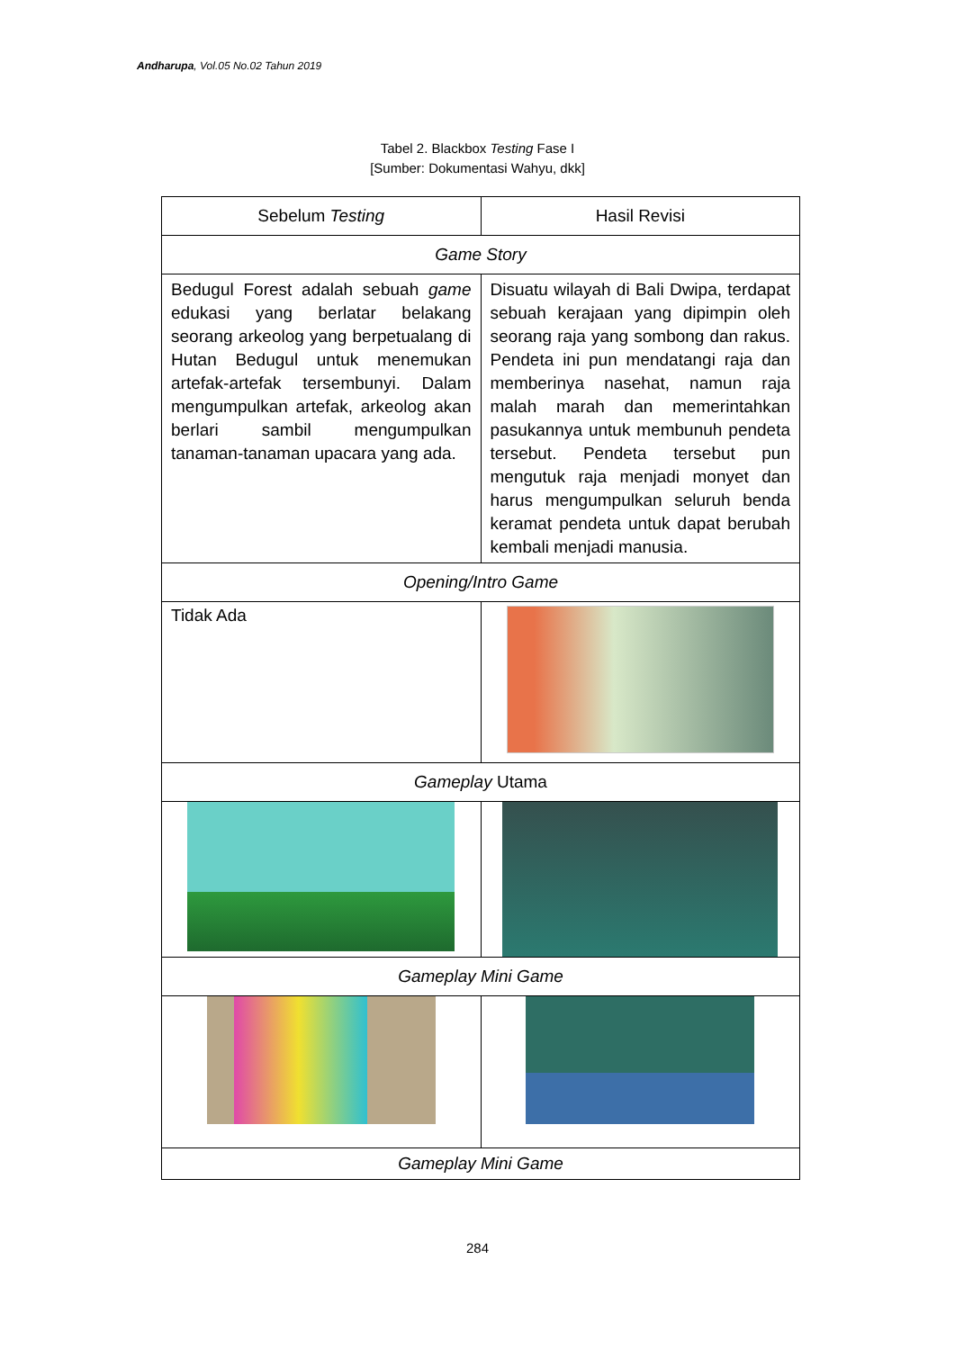Andharupa, Vol.05 No.02 Tahun 2019
Tabel 2. Blackbox Testing Fase I
[Sumber: Dokumentasi Wahyu, dkk]
| Sebelum Testing | Hasil Revisi |
| --- | --- |
| Game Story | |
| Bedugul Forest adalah sebuah game edukasi yang berlatar belakang seorang arkeolog yang berpetualang di Hutan Bedugul untuk menemukan artefak-artefak tersembunyi. Dalam mengumpulkan artefak, arkeolog akan berlari sambil mengumpulkan tanaman-tanaman upacara yang ada. | Disuatu wilayah di Bali Dwipa, terdapat sebuah kerajaan yang dipimpin oleh seorang raja yang sombong dan rakus. Pendeta ini pun mendatangi raja dan memberinya nasehat, namun raja malah marah dan memerintahkan pasukannya untuk membunuh pendeta tersebut. Pendeta tersebut pun mengutuk raja menjadi monyet dan harus mengumpulkan seluruh benda keramat pendeta untuk dapat berubah kembali menjadi manusia. |
| Opening/Intro Game | |
| Tidak Ada | |
| Gameplay Utama | |
| Gameplay Mini Game | |
| Gameplay Mini Game | |
284